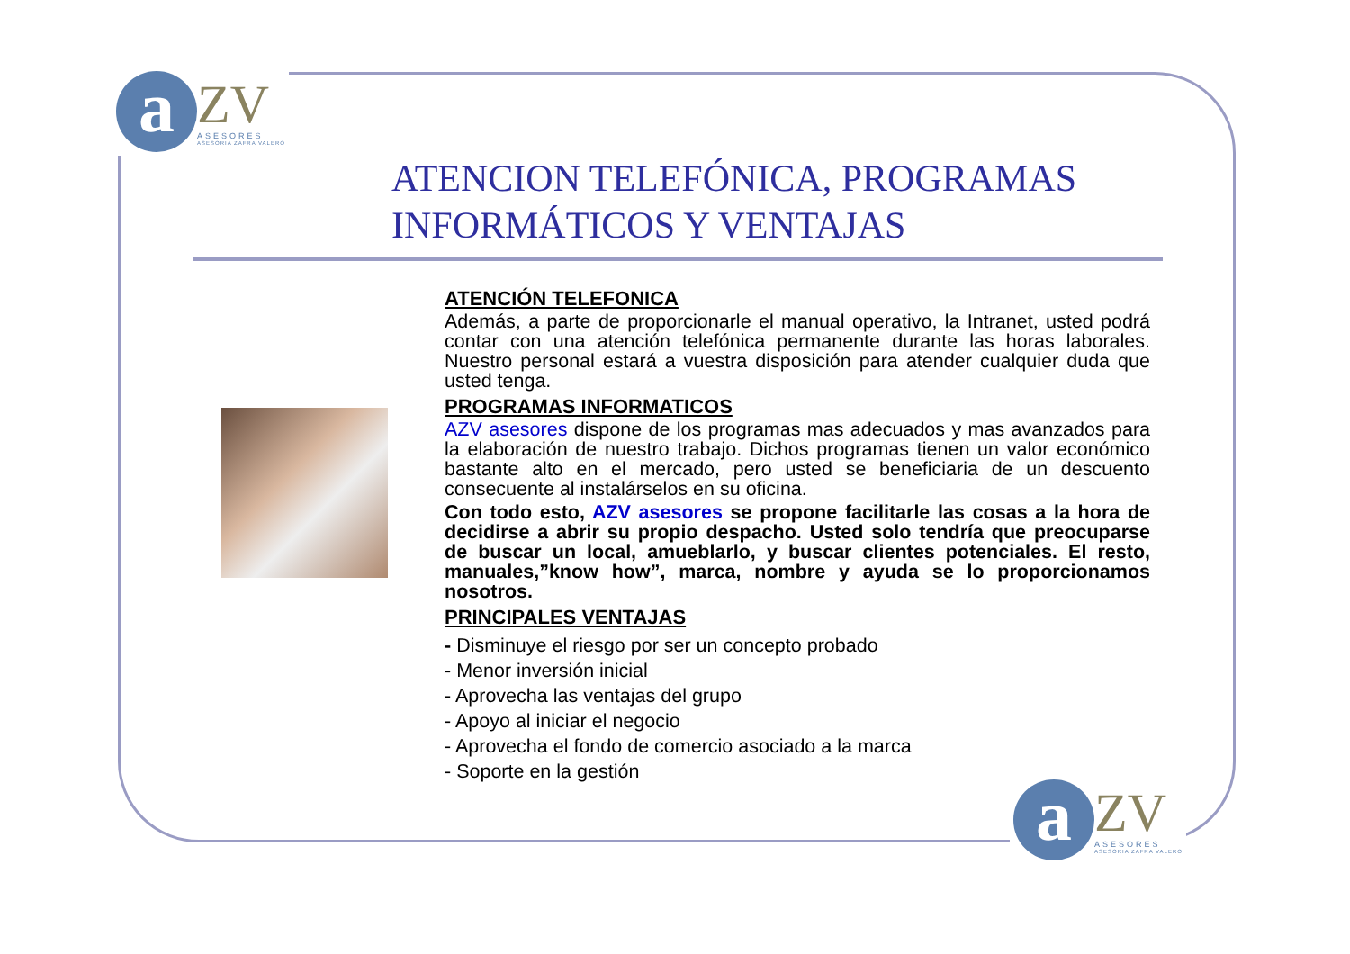a
ZV
ASESORES
ASESORIA ZAFRA VALERO
ATENCION TELEFÓNICA, PROGRAMAS
INFORMÁTICOS Y VENTAJAS
ATENCIÓN TELEFONICA
Además, a parte de proporcionarle el manual operativo, la Intranet, usted podrá contar con una atención telefónica permanente durante las horas laborales. Nuestro personal estará a vuestra disposición para atender cualquier duda que usted tenga.
PROGRAMAS INFORMATICOS
AZV asesores dispone de los programas mas adecuados y mas avanzados para la elaboración de nuestro trabajo. Dichos programas tienen un valor económico bastante alto en el mercado, pero usted se beneficiaria de un descuento consecuente al instalárselos en su oficina.
Con todo esto, AZV asesores se propone facilitarle las cosas a la hora de decidirse a abrir su propio despacho. Usted solo tendría que preocuparse de buscar un local, amueblarlo, y buscar clientes potenciales. El resto, manuales,”know how”, marca, nombre y ayuda se lo proporcionamos nosotros.
PRINCIPALES VENTAJAS
- Disminuye el riesgo por ser un concepto probado
- Menor inversión inicial
- Aprovecha las ventajas del grupo
- Apoyo al iniciar el negocio
- Aprovecha el fondo de comercio asociado a la marca
- Soporte en la gestión
a
ZV
ASESORES
ASESORIA ZAFRA VALERO